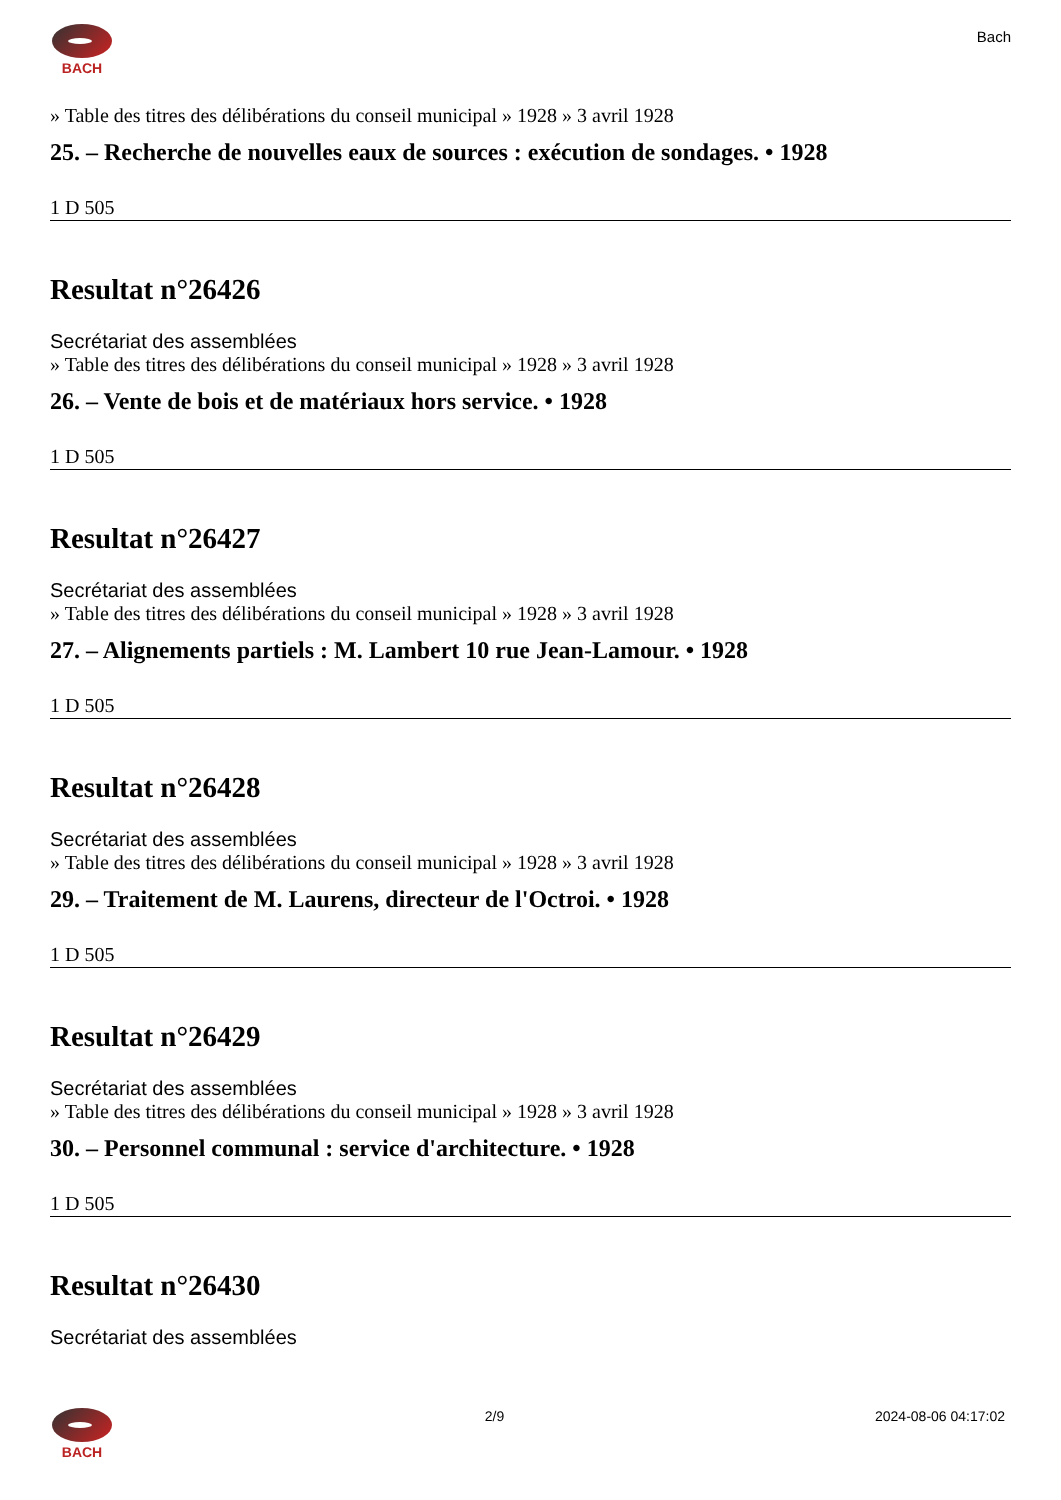BACH
Bach
» Table des titres des délibérations du conseil municipal » 1928 » 3 avril 1928
25. – Recherche de nouvelles eaux de sources : exécution de sondages. • 1928
1 D 505
Resultat n°26426
Secrétariat des assemblées
» Table des titres des délibérations du conseil municipal » 1928 » 3 avril 1928
26. – Vente de bois et de matériaux hors service. • 1928
1 D 505
Resultat n°26427
Secrétariat des assemblées
» Table des titres des délibérations du conseil municipal » 1928 » 3 avril 1928
27. – Alignements partiels : M. Lambert 10 rue Jean-Lamour. • 1928
1 D 505
Resultat n°26428
Secrétariat des assemblées
» Table des titres des délibérations du conseil municipal » 1928 » 3 avril 1928
29. – Traitement de M. Laurens, directeur de l'Octroi. • 1928
1 D 505
Resultat n°26429
Secrétariat des assemblées
» Table des titres des délibérations du conseil municipal » 1928 » 3 avril 1928
30. – Personnel communal : service d'architecture. • 1928
1 D 505
Resultat n°26430
Secrétariat des assemblées
BACH 2/9 2024-08-06 04:17:02